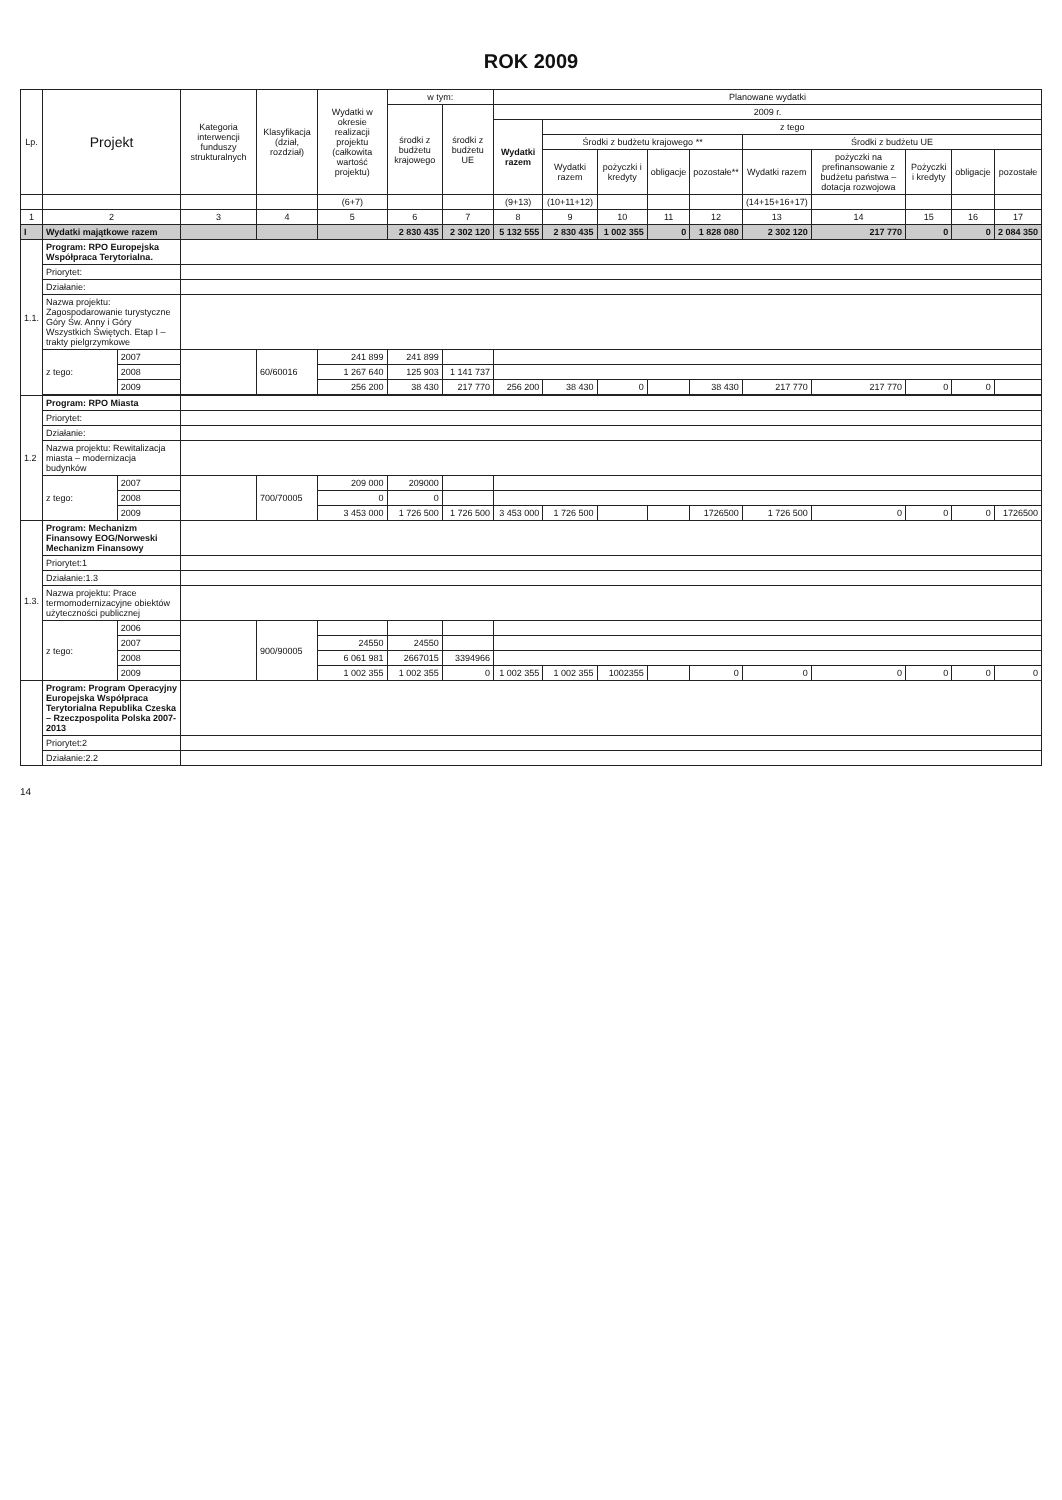ROK 2009
| Lp. | Projekt | | Kategoria interwencji funduszy strukturalnych | Klasyfikacja (dział, rozdział) | Wydatki w okresie realizacji projektu (całkowita wartość projektu) | w tym: | | Planowane wydatki | | | | | | | | | |
| --- | --- | --- | --- | --- | --- | --- | --- | --- | --- | --- | --- | --- | --- | --- | --- | --- | --- |
| | | | | | | środki z budżetu krajowego | środki z budżetu UE | 2009 r. | | | | | | | | | |
| | | | | | | | | Wydatki razem | z tego | | | | | | | | |
| | | | | | | | | | Środki z budżetu krajowego ** | | | | Środki z budżetu UE | | | | |
| | | | | | | | | | Wydatki razem | pożyczki i kredyty | obligacje | pozostałe** | Wydatki razem | pożyczki na prefinansowanie z budżetu państwa – dotacja rozwojowa | Pożyczki i kredyty | obligacje | pozostałe |
| | | | | | (6+7) | | | (9+13) | (10+11+12) | | | | (14+15+16+17) | | | | |
| 1 | 2 | | 3 | 4 | 5 | 6 | 7 | 8 | 9 | 10 | 11 | 12 | 13 | 14 | 15 | 16 | 17 |
| I | Wydatki majątkowe razem | | | | | 2 830 435 | 2 302 120 | 5 132 555 | 2 830 435 | 1 002 355 | 0 | 1 828 080 | 2 302 120 | 217 770 | 0 | 0 | 2 084 350 |
| 1.1. | Program: RPO Europejska Współpraca Terytorialna. | | | | | | | | | | | | | | | | |
| | Priorytet: | | | | | | | | | | | | | | | | |
| | Działanie: | | | | | | | | | | | | | | | | |
| | Nazwa projektu: Zagospodarowanie turystyczne Góry Św. Anny i Góry Wszystkich Świętych. Etap I – trakty pielgrzymkowe | | | | | | | | | | | | | | | | |
| | z tego: | 2007 | | 60/60016 | 241 899 | 241 899 | | | | | | | | | | | |
| | | 2008 | | | 1 267 640 | 125 903 | 1 141 737 | | | | | | | | | | |
| | | 2009 | | | 256 200 | 38 430 | 217 770 | 256 200 | 38 430 | 0 | | 38 430 | 217 770 | 217 770 | 0 | 0 | |
| 1.2 | Program: RPO Miasta | | | | | | | | | | | | | | | | |
| | Priorytet: | | | | | | | | | | | | | | | | |
| | Działanie: | | | | | | | | | | | | | | | | |
| | Nazwa projektu: Rewitalizacja miasta – modernizacja budynków | | | | | | | | | | | | | | | | |
| | z tego: | 2007 | | 700/70005 | 209 000 | 209000 | | | | | | | | | | | |
| | | 2008 | | | 0 | 0 | | | | | | | | | | | |
| | | 2009 | | | 3 453 000 | 1 726 500 | 1 726 500 | 3 453 000 | 1 726 500 | | | 1726500 | 1 726 500 | 0 | 0 | 0 | 1726500 |
| 1.3. | Program: Mechanizm Finansowy EOG/Norweski Mechanizm Finansowy | | | | | | | | | | | | | | | | |
| | Priorytet:1 | | | | | | | | | | | | | | | | |
| | Działanie:1.3 | | | | | | | | | | | | | | | | |
| | Nazwa projektu: Prace termomodernizacyjne obiektów użyteczności publicznej | | | | | | | | | | | | | | | | |
| | z tego: | 2006 | | 900/90005 | | | | | | | | | | | | | |
| | | 2007 | | | 24550 | 24550 | | | | | | | | | | | |
| | | 2008 | | | 6 061 981 | 2667015 | 3394966 | | | | | | | | | | |
| | | 2009 | | | 1 002 355 | 1 002 355 | 0 | 1 002 355 | 1 002 355 | 1002355 | | 0 | 0 | 0 | 0 | 0 | 0 |
| | Program: Program Operacyjny Europejska Współpraca Terytorialna Republika Czeska – Rzeczpospolita Polska 2007-2013 | | | | | | | | | | | | | | | | |
| | Priorytet:2 | | | | | | | | | | | | | | | | |
| | Działanie:2.2 | | | | | | | | | | | | | | | | |
14